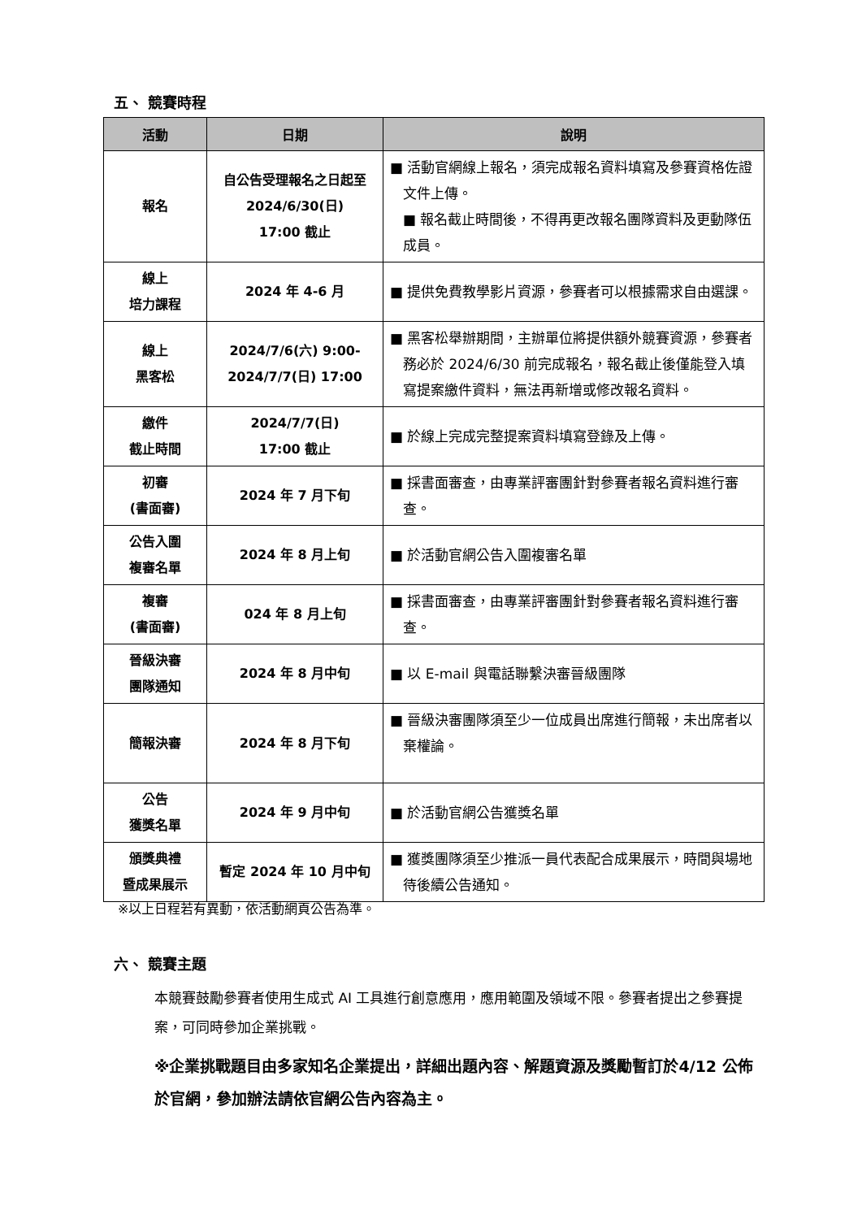五、 競賽時程
| 活動 | 日期 | 說明 |
| --- | --- | --- |
| 報名 | 自公告受理報名之日起至 2024/6/30(日) 17:00 截止 | ■ 活動官網線上報名，須完成報名資料填寫及參賽資格佐證文件上傳。 ■ 報名截止時間後，不得再更改報名團隊資料及更動隊伍成員。 |
| 線上 培力課程 | 2024 年 4-6 月 | ■ 提供免費教學影片資源，參賽者可以根據需求自由選課。 |
| 線上 黑客松 | 2024/7/6(六) 9:00- 2024/7/7(日) 17:00 | ■ 黑客松舉辦期間，主辦單位將提供額外競賽資源，參賽者務必於 2024/6/30 前完成報名，報名截止後僅能登入填寫提案繳件資料，無法再新增或修改報名資料。 |
| 繳件 截止時間 | 2024/7/7(日) 17:00 截止 | ■ 於線上完成完整提案資料填寫登錄及上傳。 |
| 初審 (書面審) | 2024 年 7 月下旬 | ■ 採書面審查，由專業評審團針對參賽者報名資料進行審查。 |
| 公告入圍 複審名單 | 2024 年 8 月上旬 | ■ 於活動官網公告入圍複審名單 |
| 複審 (書面審) | 024 年 8 月上旬 | ■ 採書面審查，由專業評審團針對參賽者報名資料進行審查。 |
| 晉級決審 團隊通知 | 2024 年 8 月中旬 | ■ 以 E-mail 與電話聯繫決審晉級團隊 |
| 簡報決審 | 2024 年 8 月下旬 | ■ 晉級決審團隊須至少一位成員出席進行簡報，未出席者以棄權論。 |
| 公告 獲獎名單 | 2024 年 9 月中旬 | ■ 於活動官網公告獲獎名單 |
| 頒獎典禮 暨成果展示 | 暫定 2024 年 10 月中旬 | ■ 獲獎團隊須至少推派一員代表配合成果展示，時間與場地待後續公告通知。 |
※以上日程若有異動，依活動網頁公告為準。
六、 競賽主題
本競賽鼓勵參賽者使用生成式 AI 工具進行創意應用，應用範圍及領域不限。參賽者提出之參賽提案，可同時參加企業挑戰。
※企業挑戰題目由多家知名企業提出，詳細出題內容、解題資源及獎勵暫訂於4/12 公佈於官網，參加辦法請依官網公告內容為主。